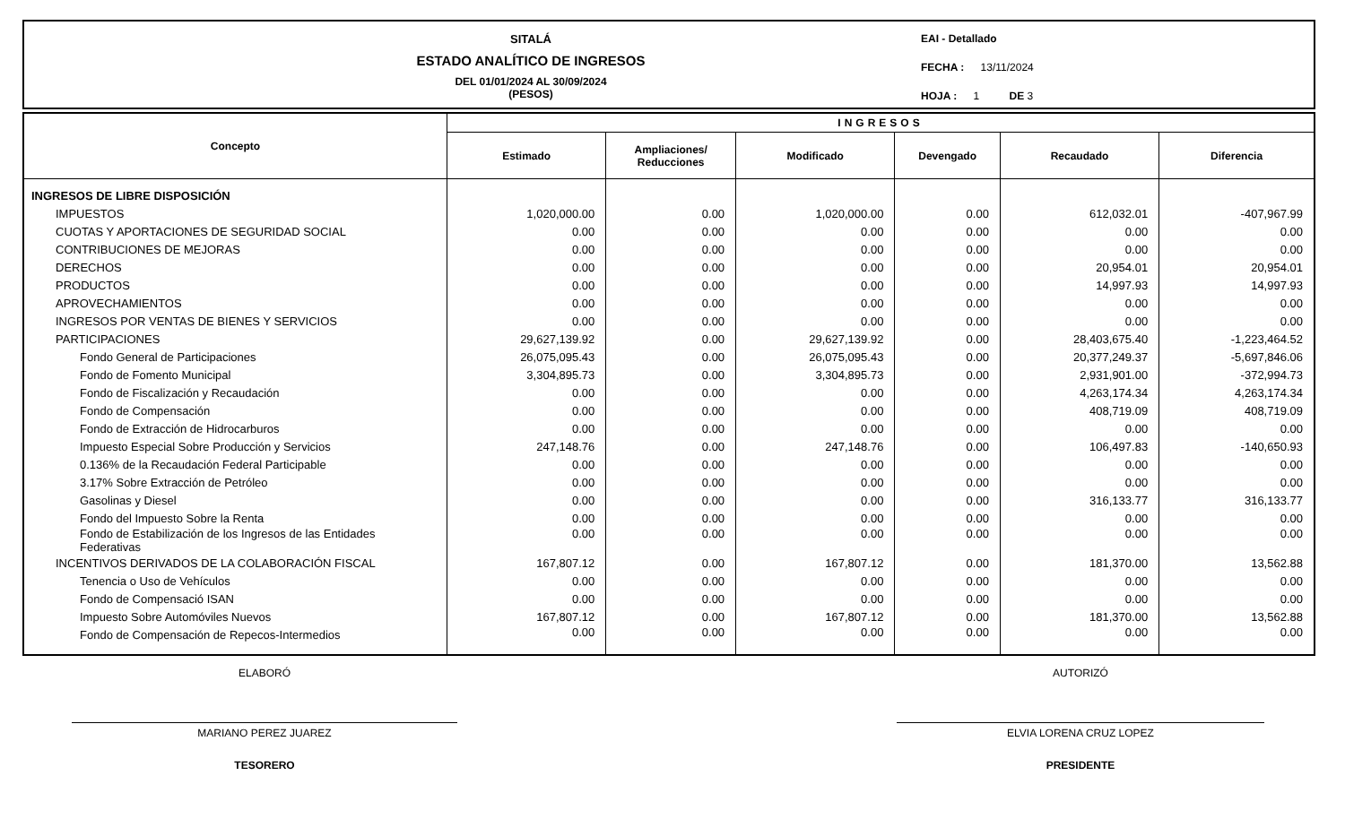SITALÁ
ESTADO ANALÍTICO DE INGRESOS
DEL 01/01/2024 AL 30/09/2024
(PESOS)
EAI - Detallado
FECHA : 13/11/2024
HOJA : 1 DE 3
| Concepto | INGRESOS | | | | | |
| --- | --- | --- | --- | --- | --- | --- |
| | Estimado | Ampliaciones/ Reducciones | Modificado | Devengado | Recaudado | Diferencia |
| INGRESOS DE LIBRE DISPOSICIÓN | | | | | | |
| IMPUESTOS | 1,020,000.00 | 0.00 | 1,020,000.00 | 0.00 | 612,032.01 | -407,967.99 |
| CUOTAS Y APORTACIONES DE SEGURIDAD SOCIAL | 0.00 | 0.00 | 0.00 | 0.00 | 0.00 | 0.00 |
| CONTRIBUCIONES DE MEJORAS | 0.00 | 0.00 | 0.00 | 0.00 | 0.00 | 0.00 |
| DERECHOS | 0.00 | 0.00 | 0.00 | 0.00 | 20,954.01 | 20,954.01 |
| PRODUCTOS | 0.00 | 0.00 | 0.00 | 0.00 | 14,997.93 | 14,997.93 |
| APROVECHAMIENTOS | 0.00 | 0.00 | 0.00 | 0.00 | 0.00 | 0.00 |
| INGRESOS POR VENTAS DE BIENES Y SERVICIOS | 0.00 | 0.00 | 0.00 | 0.00 | 0.00 | 0.00 |
| PARTICIPACIONES | 29,627,139.92 | 0.00 | 29,627,139.92 | 0.00 | 28,403,675.40 | -1,223,464.52 |
| Fondo General de Participaciones | 26,075,095.43 | 0.00 | 26,075,095.43 | 0.00 | 20,377,249.37 | -5,697,846.06 |
| Fondo de Fomento Municipal | 3,304,895.73 | 0.00 | 3,304,895.73 | 0.00 | 2,931,901.00 | -372,994.73 |
| Fondo de Fiscalización y Recaudación | 0.00 | 0.00 | 0.00 | 0.00 | 4,263,174.34 | 4,263,174.34 |
| Fondo de Compensación | 0.00 | 0.00 | 0.00 | 0.00 | 408,719.09 | 408,719.09 |
| Fondo de Extracción de Hidrocarburos | 0.00 | 0.00 | 0.00 | 0.00 | 0.00 | 0.00 |
| Impuesto Especial Sobre Producción y Servicios | 247,148.76 | 0.00 | 247,148.76 | 0.00 | 106,497.83 | -140,650.93 |
| 0.136% de la Recaudación Federal Participable | 0.00 | 0.00 | 0.00 | 0.00 | 0.00 | 0.00 |
| 3.17% Sobre Extracción de Petróleo | 0.00 | 0.00 | 0.00 | 0.00 | 0.00 | 0.00 |
| Gasolinas y Diesel | 0.00 | 0.00 | 0.00 | 0.00 | 316,133.77 | 316,133.77 |
| Fondo del Impuesto Sobre la Renta | 0.00 | 0.00 | 0.00 | 0.00 | 0.00 | 0.00 |
| Fondo de Estabilización de los Ingresos de las Entidades Federativas | 0.00 | 0.00 | 0.00 | 0.00 | 0.00 | 0.00 |
| INCENTIVOS DERIVADOS DE LA COLABORACIÓN FISCAL | 167,807.12 | 0.00 | 167,807.12 | 0.00 | 181,370.00 | 13,562.88 |
| Tenencia o Uso de Vehículos | 0.00 | 0.00 | 0.00 | 0.00 | 0.00 | 0.00 |
| Fondo de Compensació ISAN | 0.00 | 0.00 | 0.00 | 0.00 | 0.00 | 0.00 |
| Impuesto Sobre Automóviles Nuevos | 167,807.12 | 0.00 | 167,807.12 | 0.00 | 181,370.00 | 13,562.88 |
| Fondo de Compensación de Repecos-Intermedios | 0.00 | 0.00 | 0.00 | 0.00 | 0.00 | 0.00 |
ELABORÓ
MARIANO PEREZ JUAREZ
TESORERO
AUTORIZÓ
ELVIA LORENA CRUZ LOPEZ
PRESIDENTE